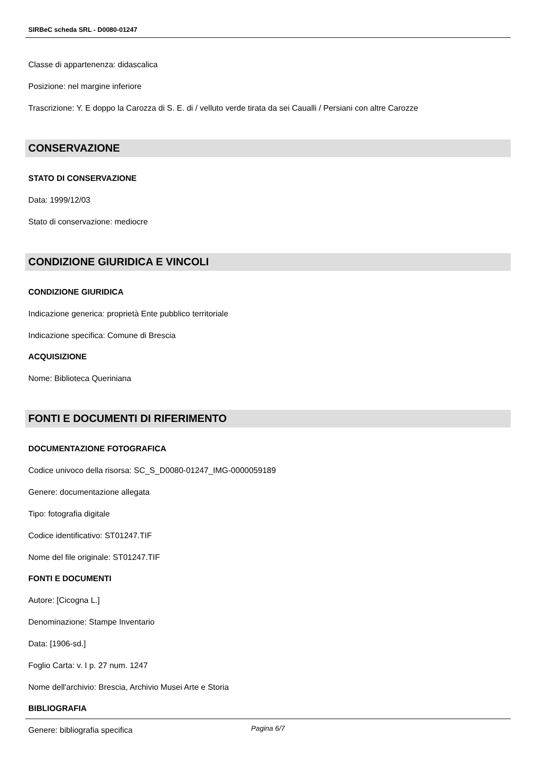SIRBeC scheda SRL - D0080-01247
Classe di appartenenza: didascalica
Posizione: nel margine inferiore
Trascrizione: Y. E doppo la Carozza di S. E. di / velluto verde tirata da sei Caualli / Persiani con altre Carozze
CONSERVAZIONE
STATO DI CONSERVAZIONE
Data: 1999/12/03
Stato di conservazione: mediocre
CONDIZIONE GIURIDICA E VINCOLI
CONDIZIONE GIURIDICA
Indicazione generica: proprietà Ente pubblico territoriale
Indicazione specifica: Comune di Brescia
ACQUISIZIONE
Nome: Biblioteca Queriniana
FONTI E DOCUMENTI DI RIFERIMENTO
DOCUMENTAZIONE FOTOGRAFICA
Codice univoco della risorsa: SC_S_D0080-01247_IMG-0000059189
Genere: documentazione allegata
Tipo: fotografia digitale
Codice identificativo: ST01247.TIF
Nome del file originale: ST01247.TIF
FONTI E DOCUMENTI
Autore: [Cicogna L.]
Denominazione: Stampe Inventario
Data: [1906-sd.]
Foglio Carta: v. I p. 27 num. 1247
Nome dell'archivio: Brescia, Archivio Musei Arte e Storia
BIBLIOGRAFIA
Genere: bibliografia specifica
Pagina 6/7